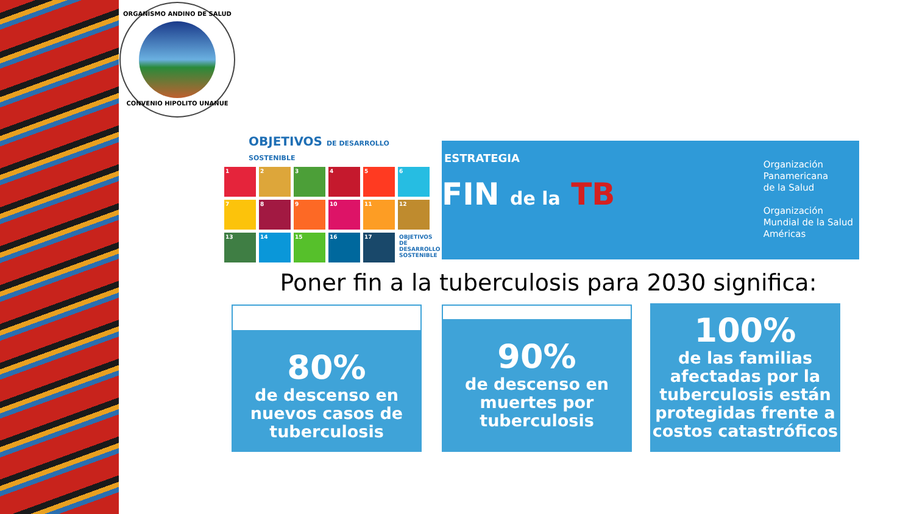ORGANISMO ANDINO DE SALUD
CONVENIO HIPOLITO UNANUE
OBJETIVOS DE DESARROLLO SOSTENIBLE
1
2
3
4
5
6
7
8
9
10
11
12
13
14
15
16
17
OBJETIVOS DE DESARROLLO SOSTENIBLE
ESTRATEGIA
FIN de la TB
Organización
Panamericana
de la Salud
Organización
Mundial de la Salud
Américas
Poner fin a la tuberculosis para 2030 significa:
80%
de descenso en nuevos casos de tuberculosis
90%
de descenso en muertes por tuberculosis
100%
de las familias afectadas por la tuberculosis están protegidas frente a costos catastróficos